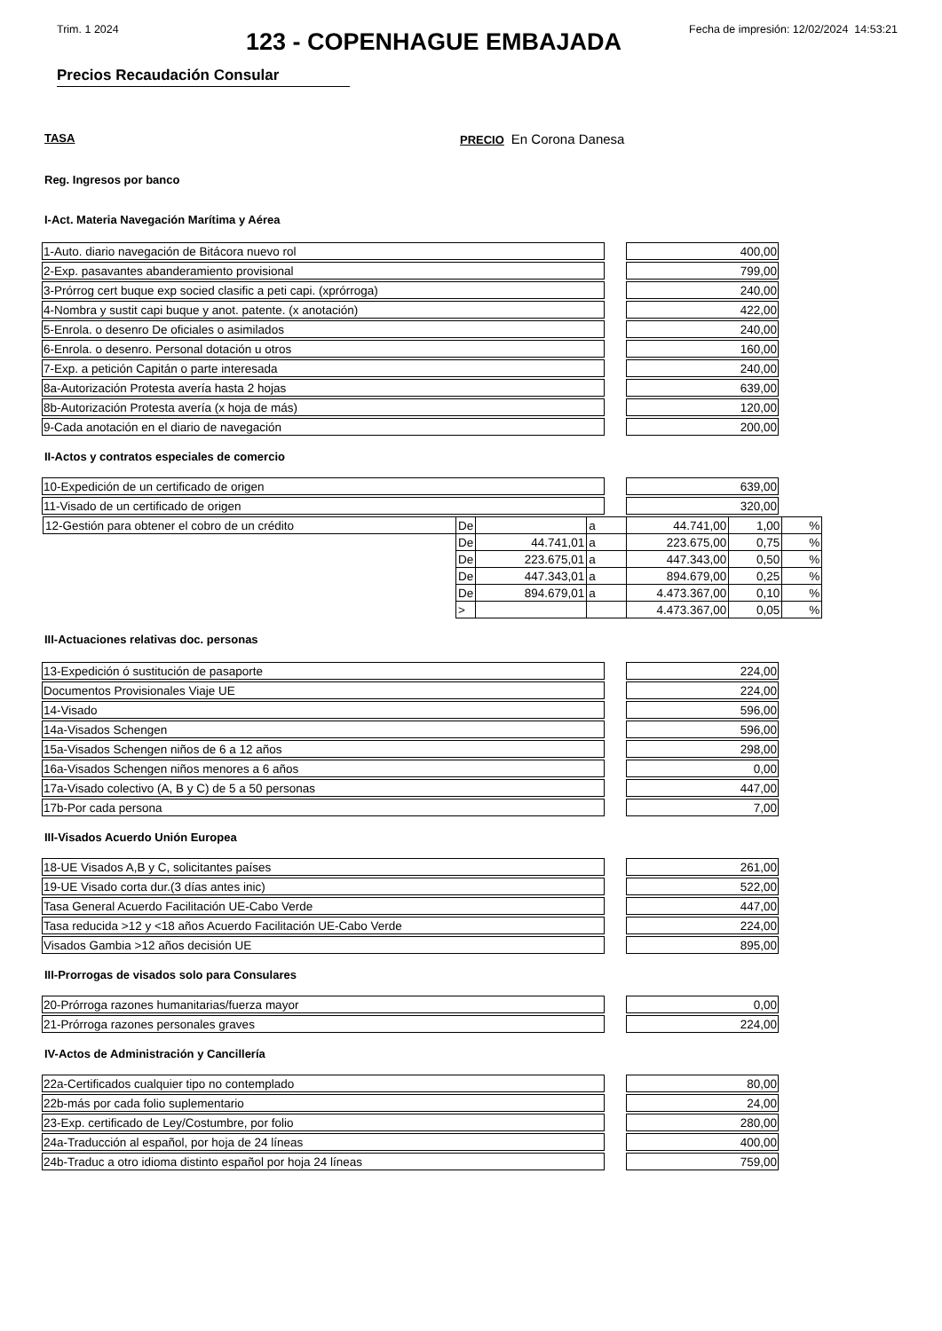Trim. 1 2024 Fecha de impresión: 12/02/2024 14:53:21
123 - COPENHAGUE EMBAJADA
Precios Recaudación Consular
TASA PRECIO En Corona Danesa
Reg. Ingresos por banco
I-Act. Materia Navegación Marítima y Aérea
| 1-Auto. diario navegación de Bitácora nuevo rol | | 400,00 |
| 2-Exp. pasavantes abanderamiento provisional | | 799,00 |
| 3-Prórrog cert buque exp socied clasific a peti capi. (xprórroga) | | 240,00 |
| 4-Nombra y sustit capi buque y anot. patente. (x anotación) | | 422,00 |
| 5-Enrola. o desenro De oficiales o asimilados | | 240,00 |
| 6-Enrola. o desenro. Personal dotación u otros | | 160,00 |
| 7-Exp. a petición Capitán o parte interesada | | 240,00 |
| 8a-Autorización Protesta avería hasta 2 hojas | | 639,00 |
| 8b-Autorización Protesta avería (x hoja de más) | | 120,00 |
| 9-Cada anotación en el diario de navegación | | 200,00 |
II-Actos y contratos especiales de comercio
| 10-Expedición de un certificado de origen | | 639,00 |
| 11-Visado de un certificado de origen | | 320,00 |
| 12-Gestión para obtener el cobro de un crédito | De | | a | 44.741,00 | 1,00 | % |
| | De | 44.741,01 | a | 223.675,00 | 0,75 | % |
| | De | 223.675,01 | a | 447.343,00 | 0,50 | % |
| | De | 447.343,01 | a | 894.679,00 | 0,25 | % |
| | De | 894.679,01 | a | 4.473.367,00 | 0,10 | % |
| | > | | | 4.473.367,00 | 0,05 | % |
III-Actuaciones relativas doc. personas
| 13-Expedición ó sustitución de pasaporte | | 224,00 |
| Documentos Provisionales Viaje UE | | 224,00 |
| 14-Visado | | 596,00 |
| 14a-Visados Schengen | | 596,00 |
| 15a-Visados Schengen niños de 6 a 12 años | | 298,00 |
| 16a-Visados Schengen niños menores a 6 años | | 0,00 |
| 17a-Visado colectivo (A, B y C) de 5 a 50 personas | | 447,00 |
| 17b-Por cada persona | | 7,00 |
III-Visados Acuerdo Unión Europea
| 18-UE Visados A,B y C, solicitantes países | | 261,00 |
| 19-UE Visado corta dur.(3 días antes inic) | | 522,00 |
| Tasa General Acuerdo Facilitación UE-Cabo Verde | | 447,00 |
| Tasa reducida >12 y <18 años Acuerdo Facilitación UE-Cabo Verde | | 224,00 |
| Visados Gambia >12 años decisión UE | | 895,00 |
III-Prorrogas de visados solo para Consulares
| 20-Prórroga razones humanitarias/fuerza mayor | | 0,00 |
| 21-Prórroga razones personales graves | | 224,00 |
IV-Actos de Administración y Cancillería
| 22a-Certificados cualquier tipo no contemplado | | 80,00 |
| 22b-más por cada folio suplementario | | 24,00 |
| 23-Exp. certificado de Ley/Costumbre, por folio | | 280,00 |
| 24a-Traducción al español, por hoja de 24 líneas | | 400,00 |
| 24b-Traduc a otro idioma distinto español por hoja 24 líneas | | 759,00 |